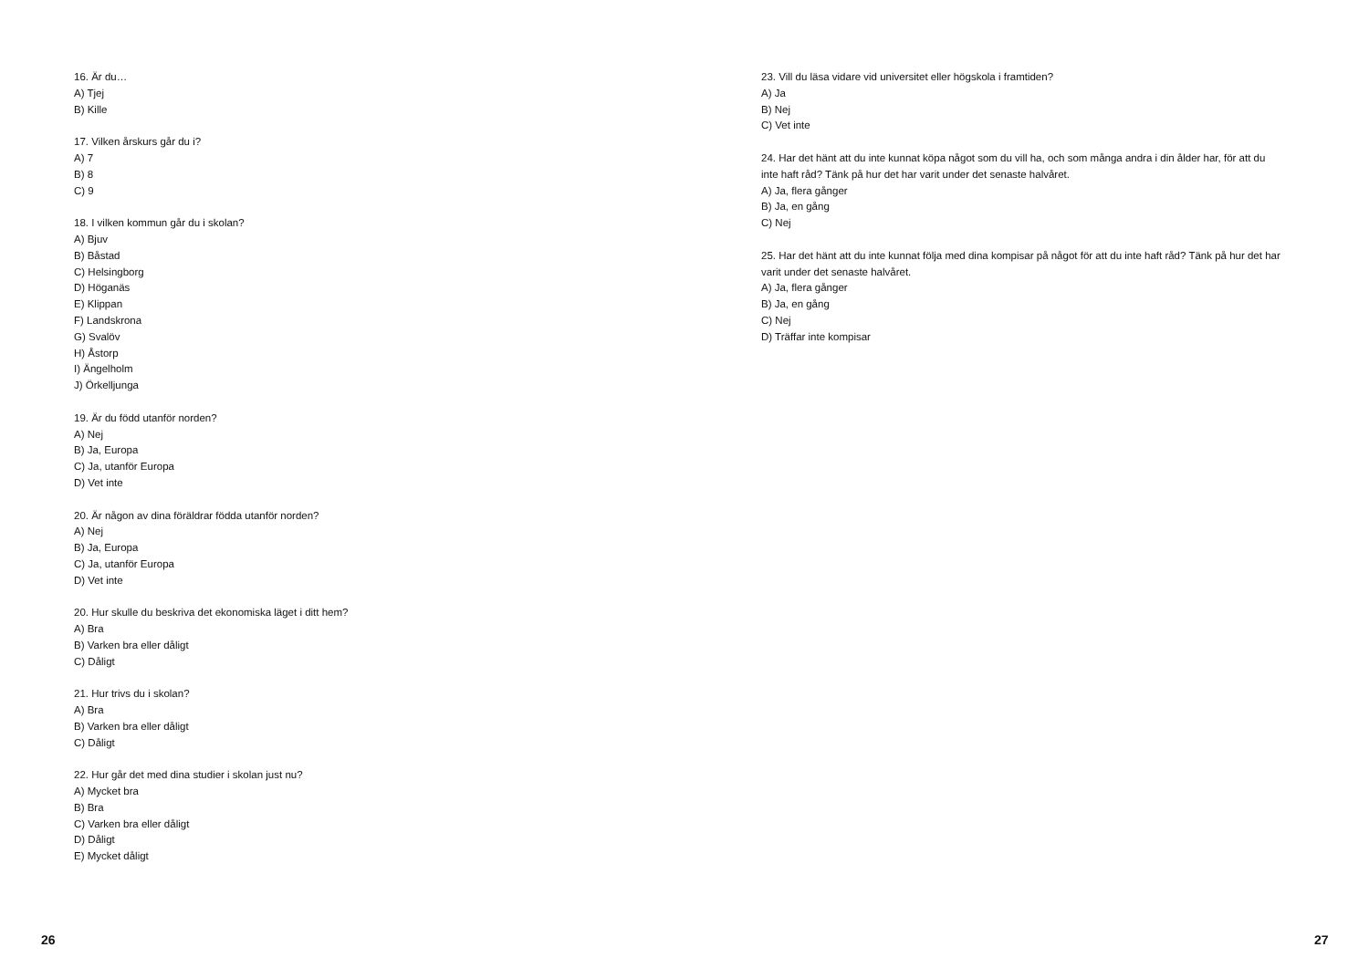16. Är du…
A) Tjej
B) Kille
17. Vilken årskurs går du i?
A) 7
B) 8
C) 9
18. I vilken kommun går du i skolan?
A) Bjuv
B) Båstad
C) Helsingborg
D) Höganäs
E) Klippan
F) Landskrona
G) Svalöv
H) Åstorp
I) Ängelholm
J) Örkelljunga
19. Är du född utanför norden?
A) Nej
B) Ja, Europa
C) Ja, utanför Europa
D) Vet inte
20. Är någon av dina föräldrar födda utanför norden?
A) Nej
B) Ja, Europa
C) Ja, utanför Europa
D) Vet inte
20. Hur skulle du beskriva det ekonomiska läget i ditt hem?
A) Bra
B) Varken bra eller dåligt
C) Dåligt
21. Hur trivs du i skolan?
A) Bra
B) Varken bra eller dåligt
C) Dåligt
22. Hur går det med dina studier i skolan just nu?
A) Mycket bra
B) Bra
C) Varken bra eller dåligt
D) Dåligt
E) Mycket dåligt
23. Vill du läsa vidare vid universitet eller högskola i framtiden?
A) Ja
B) Nej
C) Vet inte
24. Har det hänt att du inte kunnat köpa något som du vill ha, och som många andra i din ålder har, för att du inte haft råd? Tänk på hur det har varit under det senaste halvåret.
A) Ja, flera gånger
B) Ja, en gång
C) Nej
25. Har det hänt att du inte kunnat följa med dina kompisar på något för att du inte haft råd? Tänk på hur det har varit under det senaste halvåret.
A) Ja, flera gånger
B) Ja, en gång
C) Nej
D) Träffar inte kompisar
26 27